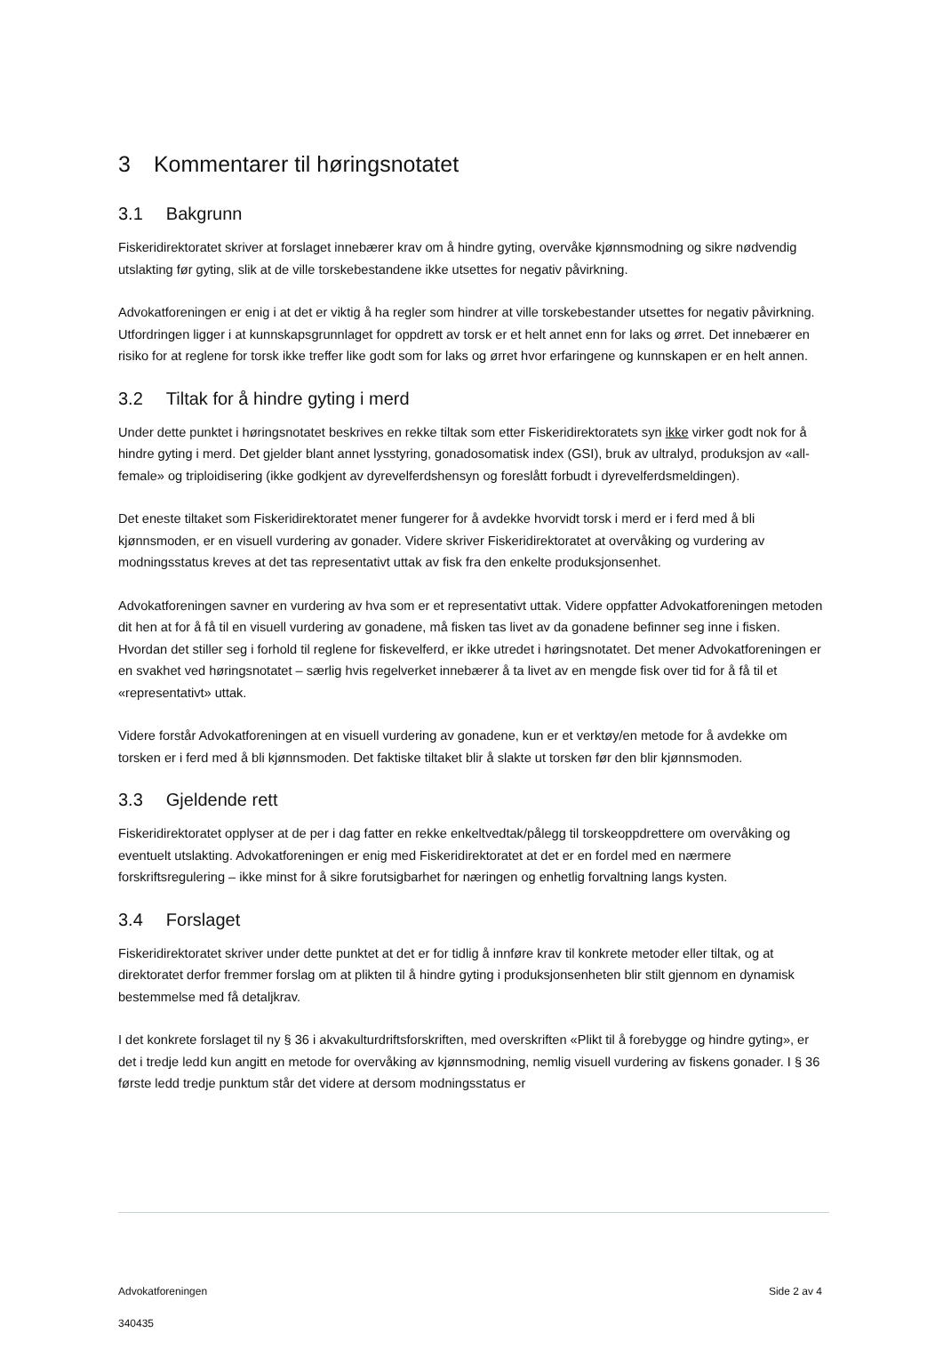3 Kommentarer til høringsnotatet
3.1 Bakgrunn
Fiskeridirektoratet skriver at forslaget innebærer krav om å hindre gyting, overvåke kjønnsmodning og sikre nødvendig utslakting før gyting, slik at de ville torskebestandene ikke utsettes for negativ påvirkning.
Advokatforeningen er enig i at det er viktig å ha regler som hindrer at ville torskebestander utsettes for negativ påvirkning. Utfordringen ligger i at kunnskapsgrunnlaget for oppdrett av torsk er et helt annet enn for laks og ørret. Det innebærer en risiko for at reglene for torsk ikke treffer like godt som for laks og ørret hvor erfaringene og kunnskapen er en helt annen.
3.2 Tiltak for å hindre gyting i merd
Under dette punktet i høringsnotatet beskrives en rekke tiltak som etter Fiskeridirektoratets syn ikke virker godt nok for å hindre gyting i merd. Det gjelder blant annet lysstyring, gonadosomatisk index (GSI), bruk av ultralyd, produksjon av «all-female» og triploidisering (ikke godkjent av dyrevelferdshensyn og foreslått forbudt i dyrevelferdsmeldingen).
Det eneste tiltaket som Fiskeridirektoratet mener fungerer for å avdekke hvorvidt torsk i merd er i ferd med å bli kjønnsmoden, er en visuell vurdering av gonader. Videre skriver Fiskeridirektoratet at overvåking og vurdering av modningsstatus kreves at det tas representativt uttak av fisk fra den enkelte produksjonsenhet.
Advokatforeningen savner en vurdering av hva som er et representativt uttak. Videre oppfatter Advokatforeningen metoden dit hen at for å få til en visuell vurdering av gonadene, må fisken tas livet av da gonadene befinner seg inne i fisken. Hvordan det stiller seg i forhold til reglene for fiskevelferd, er ikke utredet i høringsnotatet. Det mener Advokatforeningen er en svakhet ved høringsnotatet – særlig hvis regelverket innebærer å ta livet av en mengde fisk over tid for å få til et «representativt» uttak.
Videre forstår Advokatforeningen at en visuell vurdering av gonadene, kun er et verktøy/en metode for å avdekke om torsken er i ferd med å bli kjønnsmoden. Det faktiske tiltaket blir å slakte ut torsken før den blir kjønnsmoden.
3.3 Gjeldende rett
Fiskeridirektoratet opplyser at de per i dag fatter en rekke enkeltvedtak/pålegg til torskeoppdrettere om overvåking og eventuelt utslakting. Advokatforeningen er enig med Fiskeridirektoratet at det er en fordel med en nærmere forskriftsregulering – ikke minst for å sikre forutsigbarhet for næringen og enhetlig forvaltning langs kysten.
3.4 Forslaget
Fiskeridirektoratet skriver under dette punktet at det er for tidlig å innføre krav til konkrete metoder eller tiltak, og at direktoratet derfor fremmer forslag om at plikten til å hindre gyting i produksjonsenheten blir stilt gjennom en dynamisk bestemmelse med få detaljkrav.
I det konkrete forslaget til ny § 36 i akvakulturdriftsforskriften, med overskriften «Plikt til å forebygge og hindre gyting», er det i tredje ledd kun angitt en metode for overvåking av kjønnsmodning, nemlig visuell vurdering av fiskens gonader. I § 36 første ledd tredje punktum står det videre at dersom modningsstatus er
Advokatforeningen Side 2 av 4
340435